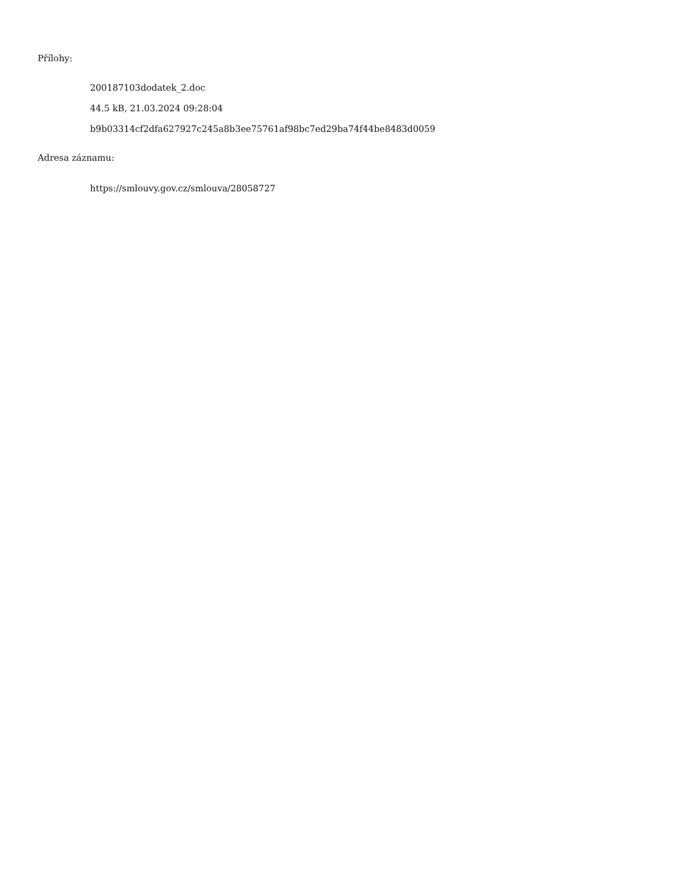Přílohy:
200187103dodatek_2.doc
44.5 kB, 21.03.2024 09:28:04
b9b03314cf2dfa627927c245a8b3ee75761af98bc7ed29ba74f44be8483d0059
Adresa záznamu:
https://smlouvy.gov.cz/smlouva/28058727